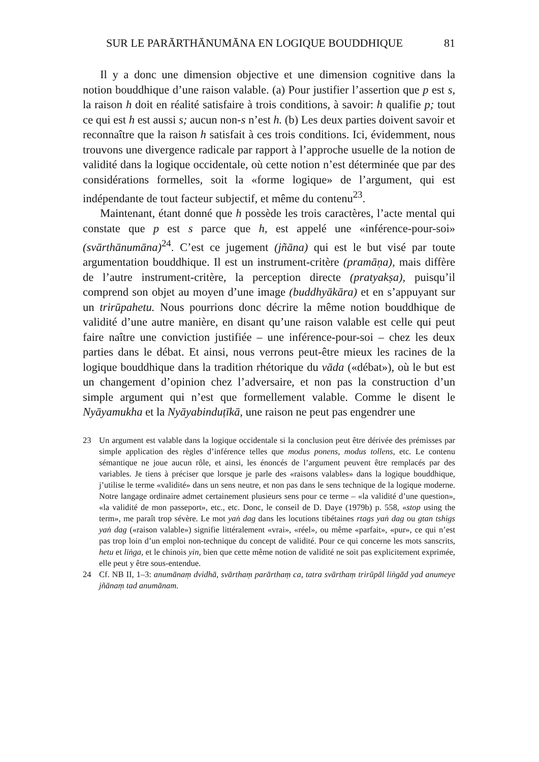SUR LE PARĀRTHĀNUMĀNA EN LOGIQUE BOUDDHIQUE 81
Il y a donc une dimension objective et une dimension cognitive dans la notion bouddhique d’une raison valable. (a) Pour justifier l’assertion que p est s, la raison h doit en réalité satisfaire à trois conditions, à savoir: h qualifie p; tout ce qui est h est aussi s; aucun non-s n’est h. (b) Les deux parties doivent savoir et reconnaître que la raison h satisfait à ces trois conditions. Ici, évidemment, nous trouvons une divergence radicale par rapport à l’approche usuelle de la notion de validité dans la logique occidentale, où cette notion n’est déterminée que par des considérations formelles, soit la «forme logique» de l’argument, qui est indépendante de tout facteur subjectif, et même du contenu<sup>23</sup>.
Maintenant, étant donné que h possède les trois caractères, l’acte mental qui constate que p est s parce que h, est appelé une «inférence-pour-soi» (svārthānumāna)<sup>24</sup>. C’est ce jugement (jñāna) qui est le but visé par toute argumentation bouddhique. Il est un instrument-critère (pramāṇa), mais diffère de l’autre instrument-critère, la perception directe (pratyakṣa), puisqu’il comprend son objet au moyen d’une image (buddhyākāra) et en s’appuyant sur un trirūpahetu. Nous pourrions donc décrire la même notion bouddhique de validité d’une autre manière, en disant qu’une raison valable est celle qui peut faire naître une conviction justifiée – une inférence-pour-soi – chez les deux parties dans le débat. Et ainsi, nous verrons peut-être mieux les racines de la logique bouddhique dans la tradition rhétorique du vāda («débat»), où le but est un changement d’opinion chez l’adversaire, et non pas la construction d’un simple argument qui n’est que formellement valable. Comme le disent le Nyāyamukha et la Nyāyabinduṭīkā, une raison ne peut pas engendrer une
23 Un argument est valable dans la logique occidentale si la conclusion peut être dérivée des prémisses par simple application des règles d’inférence telles que modus ponens, modus tollens, etc. Le contenu sémantique ne joue aucun rôle, et ainsi, les énoncés de l’argument peuvent être remplacés par des variables. Je tiens à préciser que lorsque je parle des «raisons valables» dans la logique bouddhique, j’utilise le terme «validité» dans un sens neutre, et non pas dans le sens technique de la logique moderne. Notre langage ordinaire admet certainement plusieurs sens pour ce terme – «la validité d’une question», «la validité de mon passeport», etc., etc. Donc, le conseil de D. Daye (1979b) p. 558, «stop using the term», me paraît trop sévère. Le mot yaṅ dag dans les locutions tibétaines rtags yaṅ dag ou gtan tshigs yaṅ dag («raison valable») signifie littéralement «vrai», «réel», ou même «parfait», «pur», ce qui n’est pas trop loin d’un emploi non-technique du concept de validité. Pour ce qui concerne les mots sanscrits, hetu et liṅga, et le chinois yin, bien que cette même notion de validité ne soit pas explicitement exprimée, elle peut y être sous-entendue.
24 Cf. NB II, 1–3: anumānaṃ dvidhā, svārthaṃ parārthaṃ ca, tatra svārthaṃ trirūpāl liṅgād yad anumeye jñānaṃ tad anumānam.